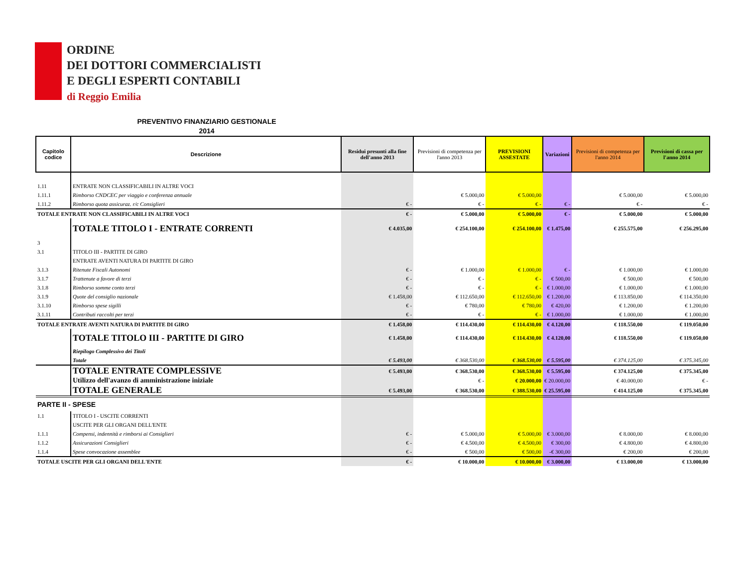ORDINE
DEI DOTTORI COMMERCIALISTI
E DEGLI ESPERTI CONTABILI
di Reggio Emilia
PREVENTIVO FINANZIARIO GESTIONALE
2014
| Capitolo codice | Descrizione | Residui presunti alla fine dell'anno 2013 | Previsioni di competenza per l'anno 2013 | PREVISIONI ASSESTATE | Variazioni | Previsioni di competenza per l'anno 2014 | Previsioni di cassa per l'anno 2014 |
| --- | --- | --- | --- | --- | --- | --- | --- |
| 1.11 | ENTRATE NON CLASSIFICABILI IN ALTRE VOCI | | | | | | |
| 1.11.1 | Rimborso CNDCEC per viaggio e conferenza annuale | | € 5.000,00 | € 5.000,00 | | € 5.000,00 | € 5.000,00 |
| 1.11.2 | Rimborso quota assicuraz. r/c Consiglieri | € - | € - | € - | € - | € - | € - |
| TOTALE ENTRATE NON CLASSIFICABILI IN ALTRE VOCI | | € - | € 5.000,00 | € 5.000,00 | € - | € 5.000,00 | € 5.000,00 |
| | TOTALE TITOLO I - ENTRATE CORRENTI | € 4.035,00 | € 254.100,00 | € 254.100,00 | € 1.475,00 | € 255.575,00 | € 256.295,00 |
| 3 | | | | | | | |
| 3.1 | TITOLO III - PARTITE DI GIRO | | | | | | |
| | ENTRATE AVENTI NATURA DI PARTITE DI GIRO | | | | | | |
| 3.1.3 | Ritenute Fiscali Autonomi | € - | € 1.000,00 | € 1.000,00 | € - | € 1.000,00 | € 1.000,00 |
| 3.1.7 | Trattenute a favore di terzi | € - | € - | € - | € 500,00 | € 500,00 | € 500,00 |
| 3.1.8 | Rimborso somme conto terzi | € - | € - | € - | € 1.000,00 | € 1.000,00 | € 1.000,00 |
| 3.1.9 | Quote del consiglio nazionale | € 1.458,00 | € 112.650,00 | € 112.650,00 | € 1.200,00 | € 113.850,00 | € 114.350,00 |
| 3.1.10 | Rimborso spese sigilli | € - | € 780,00 | € 780,00 | € 420,00 | € 1.200,00 | € 1.200,00 |
| 3.1.11 | Contributi raccolti per terzi | € - | € - | € - | € 1.000,00 | € 1.000,00 | € 1.000,00 |
| TOTALE ENTRATE AVENTI NATURA DI PARTITE DI GIRO | | € 1.458,00 | € 114.430,00 | € 114.430,00 | € 4.120,00 | € 118.550,00 | € 119.050,00 |
| | TOTALE TITOLO III - PARTITE DI GIRO | € 1.458,00 | € 114.430,00 | € 114.430,00 | € 4.120,00 | € 118.550,00 | € 119.050,00 |
| | Riepilogo Complessivo dei Titoli | | | | | | |
| | Totale | € 5.493,00 | € 368.530,00 | € 368.530,00 | € 5.595,00 | € 374.125,00 | € 375.345,00 |
| | TOTALE ENTRATE COMPLESSIVE | € 5.493,00 | € 368.530,00 | € 368.530,00 | € 5.595,00 | € 374.125,00 | € 375.345,00 |
| | Utilizzo dell'avanzo di amministrazione iniziale | | € - | € 20.000,00 | € 20.000,00 | € 40.000,00 | € - |
| | TOTALE GENERALE | € 5.493,00 | € 368.530,00 | € 388.530,00 | € 25.595,00 | € 414.125,00 | € 375.345,00 |
| PARTE II - SPESE | | | | | | | |
| 1.1 | TITOLO I - USCITE CORRENTI | | | | | | |
| | USCITE PER GLI ORGANI DELL'ENTE | | | | | | |
| 1.1.1 | Compensi, indennità e rimborsi ai Consiglieri | € - | € 5.000,00 | € 5.000,00 | € 3.000,00 | € 8.000,00 | € 8.000,00 |
| 1.1.2 | Assicurazioni Consiglieri | € - | € 4.500,00 | € 4.500,00 | € 300,00 | € 4.800,00 | € 4.800,00 |
| 1.1.4 | Spese convocazione assemblee | € - | € 500,00 | € 500,00 | -€ 300,00 | € 200,00 | € 200,00 |
| TOTALE USCITE PER GLI ORGANI DELL'ENTE | | € - | € 10.000,00 | € 10.000,00 | € 3.000,00 | € 13.000,00 | € 13.000,00 |